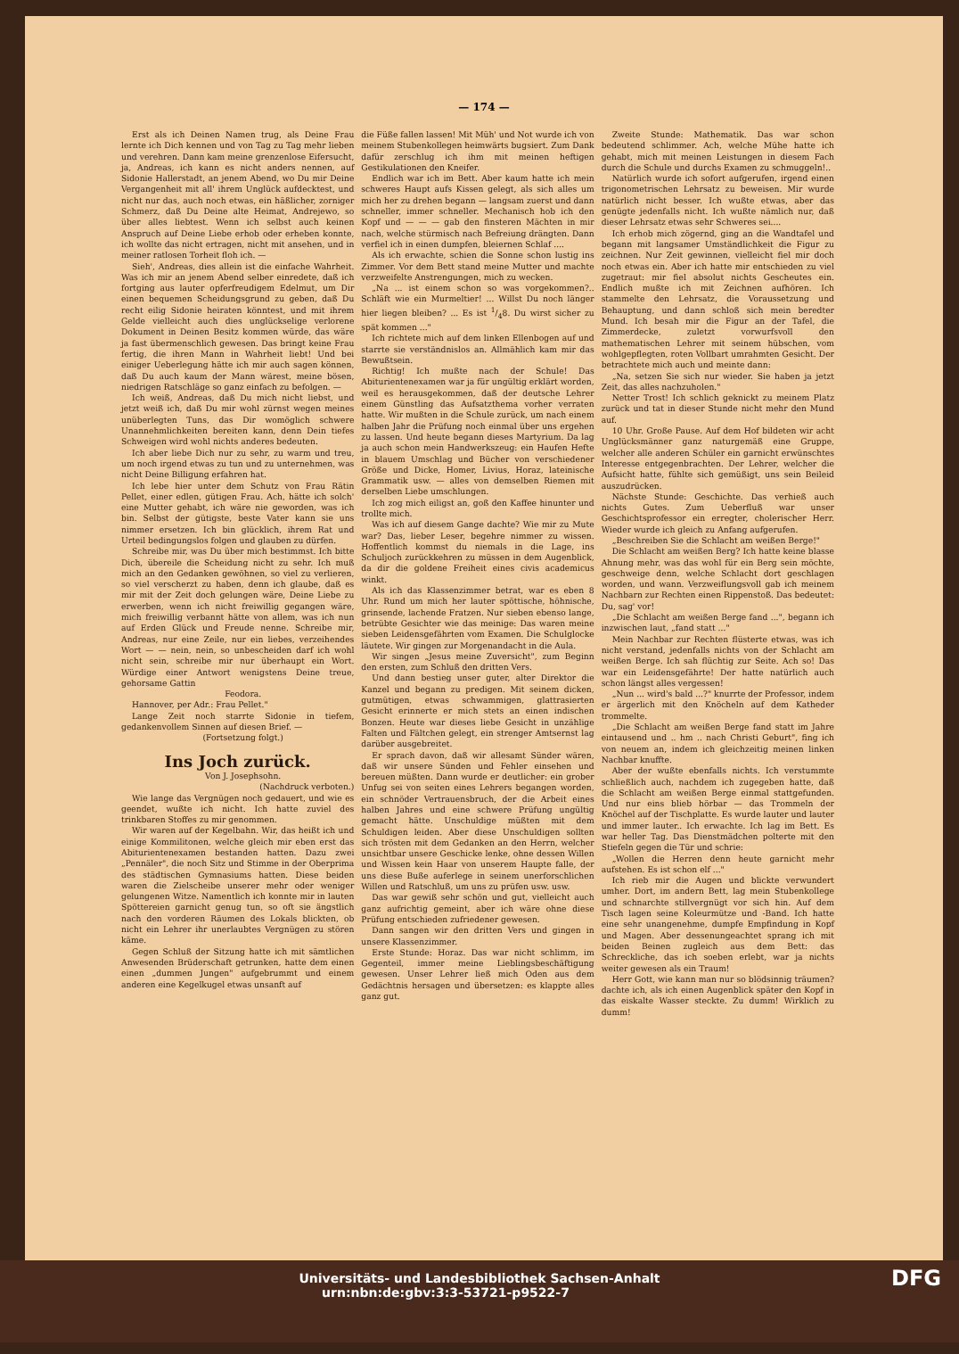— 174 —
Erst als ich Deinen Namen trug, als Deine Frau lernte ich Dich kennen und von Tag zu Tag mehr lieben und verehren. Dann kam meine grenzenlose Eifersucht, ja, Andreas, ich kann es nicht anders nennen, auf Sidonie Hallerstadt, an jenem Abend, wo Du mir Deine Vergangenheit mit all' ihrem Unglück aufdecktest, und nicht nur das, auch noch etwas, ein häßlicher, zorniger Schmerz, daß Du Deine alte Heimat, Andrejewo, so über alles liebtest. Wenn ich selbst auch keinen Anspruch auf Deine Liebe erhob oder erheben konnte, ich wollte das nicht ertragen, nicht mit ansehen, und in meiner ratlosen Torheit floh ich. —
Sieh', Andreas, dies allein ist die einfache Wahrheit. Was ich mir an jenem Abend selber einredete, daß ich fortging aus lauter opferfreudigem Edelmut, um Dir einen bequemen Scheidungsgrund zu geben, daß Du recht eilig Sidonie heiraten könntest, und mit ihrem Gelde vielleicht auch dies unglückselige verlorene Dokument in Deinen Besitz kommen würde, das wäre ja fast übermenschlich gewesen. Das bringt keine Frau fertig, die ihren Mann in Wahrheit liebt! Und bei einiger Ueberlegung hätte ich mir auch sagen können, daß Du auch kaum der Mann wärest, meine bösen, niedrigen Ratschläge so ganz einfach zu befolgen. —
Ich weiß, Andreas, daß Du mich nicht liebst, und jetzt weiß ich, daß Du mir wohl zürnst wegen meines unüberlegten Tuns, das Dir womöglich schwere Unannehmlichkeiten bereiten kann, denn Dein tiefes Schweigen wird wohl nichts anderes bedeuten.
Ich aber liebe Dich nur zu sehr, zu warm und treu, um noch irgend etwas zu tun und zu unternehmen, was nicht Deine Billigung erfahren hat.
Ich lebe hier unter dem Schutz von Frau Rätin Pellet, einer edlen, gütigen Frau. Ach, hätte ich solch' eine Mutter gehabt, ich wäre nie geworden, was ich bin. Selbst der gütigste, beste Vater kann sie uns nimmer ersetzen. Ich bin glücklich, ihrem Rat und Urteil bedingungslos folgen und glauben zu dürfen.
Schreibe mir, was Du über mich bestimmst. Ich bitte Dich, übereile die Scheidung nicht zu sehr. Ich muß mich an den Gedanken gewöhnen, so viel zu verlieren, so viel verscherzt zu haben, denn ich glaube, daß es mir mit der Zeit doch gelungen wäre, Deine Liebe zu erwerben, wenn ich nicht freiwillig gegangen wäre, mich freiwillig verbannt hätte von allem, was ich nun auf Erden Glück und Freude nenne. Schreibe mir, Andreas, nur eine Zeile, nur ein liebes, verzeihendes Wort — — nein, nein, so unbescheiden darf ich wohl nicht sein, schreibe mir nur überhaupt ein Wort. Würdige einer Antwort wenigstens Deine treue, gehorsame Gattin
Feodora.
Hannover, per Adr.: Frau Pellet."
Lange Zeit noch starrte Sidonie in tiefem, gedankenvollem Sinnen auf diesen Brief. —
(Fortsetzung folgt.)
Ins Joch zurück.
Von J. Josephsohn.
(Nachdruck verboten.)
Wie lange das Vergnügen noch gedauert, und wie es geendet, wußte ich nicht. Ich hatte zuviel des trinkbaren Stoffes zu mir genommen.
Wir waren auf der Kegelbahn. Wir, das heißt ich und einige Kommilitonen, welche gleich mir eben erst das Abiturientenexamen bestanden hatten. Dazu zwei „Pennäler", die noch Sitz und Stimme in der Oberprima des städtischen Gymnasiums hatten. Diese beiden waren die Zielscheibe unserer mehr oder weniger gelungenen Witze. Namentlich ich konnte mir in lauten Spöttereien garnicht genug tun, so oft sie ängstlich nach den vorderen Räumen des Lokals blickten, ob nicht ein Lehrer ihr unerlaubtes Vergnügen zu stören käme.
Gegen Schluß der Sitzung hatte ich mit sämtlichen Anwesenden Brüderschaft getrunken, hatte dem einen einen „dummen Jungen" aufgebrummt und einem anderen eine Kegelkugel etwas unsanft auf
die Füße fallen lassen! Mit Müh' und Not wurde ich von meinem Stubenkollegen heimwärts bugsiert. Zum Dank dafür zerschlug ich ihm mit meinen heftigen Gestikulationen den Kneifer.
Endlich war ich im Bett. Aber kaum hatte ich mein schweres Haupt aufs Kissen gelegt, als sich alles um mich her zu drehen begann — langsam zuerst und dann schneller, immer schneller. Mechanisch hob ich den Kopf und — — — gab den finsteren Mächten in mir nach, welche stürmisch nach Befreiung drängten. Dann verfiel ich in einen dumpfen, bleiernen Schlaf ....
Als ich erwachte, schien die Sonne schon lustig ins Zimmer. Vor dem Bett stand meine Mutter und machte verzweifelte Anstrengungen, mich zu wecken.
„Na ... ist einem schon so was vorgekommen?.. Schläft wie ein Murmeltier! ... Willst Du noch länger hier liegen bleiben? ... Es ist 1/48. Du wirst sicher zu spät kommen ..."
Ich richtete mich auf dem linken Ellenbogen auf und starrte sie verständnislos an. Allmählich kam mir das Bewußtsein.
Richtig! Ich mußte nach der Schule! Das Abiturientenexamen war ja für ungültig erklärt worden, weil es herausgekommen, daß der deutsche Lehrer einem Günstling das Aufsatzthema vorher verraten hatte. Wir mußten in die Schule zurück, um nach einem halben Jahr die Prüfung noch einmal über uns ergehen zu lassen. Und heute begann dieses Martyrium. Da lag ja auch schon mein Handwerkszeug: ein Haufen Hefte in blauem Umschlag und Bücher von verschiedener Größe und Dicke, Homer, Livius, Horaz, lateinische Grammatik usw. — alles von demselben Riemen mit derselben Liebe umschlungen.
Ich zog mich eiligst an, goß den Kaffee hinunter und trollte mich.
Was ich auf diesem Gange dachte? Wie mir zu Mute war? Das, lieber Leser, begehre nimmer zu wissen. Hoffentlich kommst du niemals in die Lage, ins Schuljoch zurückkehren zu müssen in dem Augenblick, da dir die goldene Freiheit eines civis academicus winkt.
Als ich das Klassenzimmer betrat, war es eben 8 Uhr. Rund um mich her lauter spöttische, höhnische, grinsende, lachende Fratzen. Nur sieben ebenso lange, betrübte Gesichter wie das meinige: Das waren meine sieben Leidensgefährten vom Examen. Die Schulglocke läutete. Wir gingen zur Morgenandacht in die Aula.
Wir singen „Jesus meine Zuversicht", zum Beginn den ersten, zum Schluß den dritten Vers.
Und dann bestieg unser guter, alter Direktor die Kanzel und begann zu predigen. Mit seinem dicken, gutmütigen, etwas schwammigen, glattrasierten Gesicht erinnerte er mich stets an einen indischen Bonzen. Heute war dieses liebe Gesicht in unzählige Falten und Fältchen gelegt, ein strenger Amtsernst lag darüber ausgebreitet.
Er sprach davon, daß wir allesamt Sünder wären, daß wir unsere Sünden und Fehler einsehen und bereuen müßten. Dann wurde er deutlicher: ein grober Unfug sei von seiten eines Lehrers begangen worden, ein schnöder Vertrauensbruch, der die Arbeit eines halben Jahres und eine schwere Prüfung ungültig gemacht hätte. Unschuldige müßten mit dem Schuldigen leiden. Aber diese Unschuldigen sollten sich trösten mit dem Gedanken an den Herrn, welcher unsichtbar unsere Geschicke lenke, ohne dessen Willen und Wissen kein Haar von unserem Haupte falle, der uns diese Buße auferlege in seinem unerforschlichen Willen und Ratschluß, um uns zu prüfen usw. usw.
Das war gewiß sehr schön und gut, vielleicht auch ganz aufrichtig gemeint, aber ich wäre ohne diese Prüfung entschieden zufriedener gewesen.
Dann sangen wir den dritten Vers und gingen in unsere Klassenzimmer.
Erste Stunde: Horaz. Das war nicht schlimm, im Gegenteil, immer meine Lieblingsbeschäftigung gewesen. Unser Lehrer ließ mich Oden aus dem Gedächtnis hersagen und übersetzen: es klappte alles ganz gut.
Zweite Stunde: Mathematik. Das war schon bedeutend schlimmer. Ach, welche Mühe hatte ich gehabt, mich mit meinen Leistungen in diesem Fach durch die Schule und durchs Examen zu schmuggeln!..
Natürlich wurde ich sofort aufgerufen, irgend einen trigonometrischen Lehrsatz zu beweisen. Mir wurde natürlich nicht besser. Ich wußte etwas, aber das genügte jedenfalls nicht. Ich wußte nämlich nur, daß dieser Lehrsatz etwas sehr Schweres sei....
Ich erhob mich zögernd, ging an die Wandtafel und begann mit langsamer Umständlichkeit die Figur zu zeichnen. Nur Zeit gewinnen, vielleicht fiel mir doch noch etwas ein. Aber ich hatte mir entschieden zu viel zugetraut: mir fiel absolut nichts Gescheutes ein. Endlich mußte ich mit Zeichnen aufhören. Ich stammelte den Lehrsatz, die Voraussetzung und Behauptung, und dann schloß sich mein beredter Mund. Ich besah mir die Figur an der Tafel, die Zimmerdecke, zuletzt vorwurfsvoll den mathematischen Lehrer mit seinem hübschen, vom wohlgepflegten, roten Vollbart umrahmten Gesicht. Der betrachtete mich auch und meinte dann:
„Na, setzen Sie sich nur wieder. Sie haben ja jetzt Zeit, das alles nachzuholen."
Netter Trost! Ich schlich geknickt zu meinem Platz zurück und tat in dieser Stunde nicht mehr den Mund auf.
10 Uhr. Große Pause. Auf dem Hof bildeten wir acht Unglücksmänner ganz naturgemäß eine Gruppe, welcher alle anderen Schüler ein garnicht erwünschtes Interesse entgegenbrachten. Der Lehrer, welcher die Aufsicht hatte, fühlte sich gemüßigt, uns sein Beileid auszudrücken.
Nächste Stunde: Geschichte. Das verhieß auch nichts Gutes. Zum Ueberfluß war unser Geschichtsprofessor ein erregter, cholerischer Herr. Wieder wurde ich gleich zu Anfang aufgerufen.
„Beschreiben Sie die Schlacht am weißen Berge!"
Die Schlacht am weißen Berg? Ich hatte keine blasse Ahnung mehr, was das wohl für ein Berg sein möchte, geschweige denn, welche Schlacht dort geschlagen worden, und wann. Verzweiflungsvoll gab ich meinem Nachbarn zur Rechten einen Rippenstoß. Das bedeutet: Du, sag' vor!
„Die Schlacht am weißen Berge fand ...", begann ich inzwischen laut, „fand statt ..."
Mein Nachbar zur Rechten flüsterte etwas, was ich nicht verstand, jedenfalls nichts von der Schlacht am weißen Berge. Ich sah flüchtig zur Seite. Ach so! Das war ein Leidensgefährte! Der hatte natürlich auch schon längst alles vergessen!
„Nun ... wird's bald ...?" knurrte der Professor, indem er ärgerlich mit den Knöcheln auf dem Katheder trommelte.
„Die Schlacht am weißen Berge fand statt im Jahre eintausend und .. hm .. nach Christi Geburt", fing ich von neuem an, indem ich gleichzeitig meinen linken Nachbar knuffte.
Aber der wußte ebenfalls nichts. Ich verstummte schließlich auch, nachdem ich zugegeben hatte, daß die Schlacht am weißen Berge einmal stattgefunden. Und nur eins blieb hörbar — das Trommeln der Knöchel auf der Tischplatte. Es wurde lauter und lauter und immer lauter.. Ich erwachte. Ich lag im Bett. Es war heller Tag. Das Dienstmädchen polterte mit den Stiefeln gegen die Tür und schrie:
„Wollen die Herren denn heute garnicht mehr aufstehen. Es ist schon elf ..."
Ich rieb mir die Augen und blickte verwundert umher. Dort, im andern Bett, lag mein Stubenkollege und schnarchte stillvergnügt vor sich hin. Auf dem Tisch lagen seine Koleurmütze und -Band. Ich hatte eine sehr unangenehme, dumpfe Empfindung in Kopf und Magen. Aber dessenungeachtet sprang ich mit beiden Beinen zugleich aus dem Bett: das Schreckliche, das ich soeben erlebt, war ja nichts weiter gewesen als ein Traum!
Herr Gott, wie kann man nur so blödsinnig träumen? dachte ich, als ich einen Augenblick später den Kopf in das eiskalte Wasser steckte. Zu dumm! Wirklich zu dumm!
Universitäts- und Landesbibliothek Sachsen-Anhalt
urn:nbn:de:gbv:3:3-53721-p9522-7 DFG